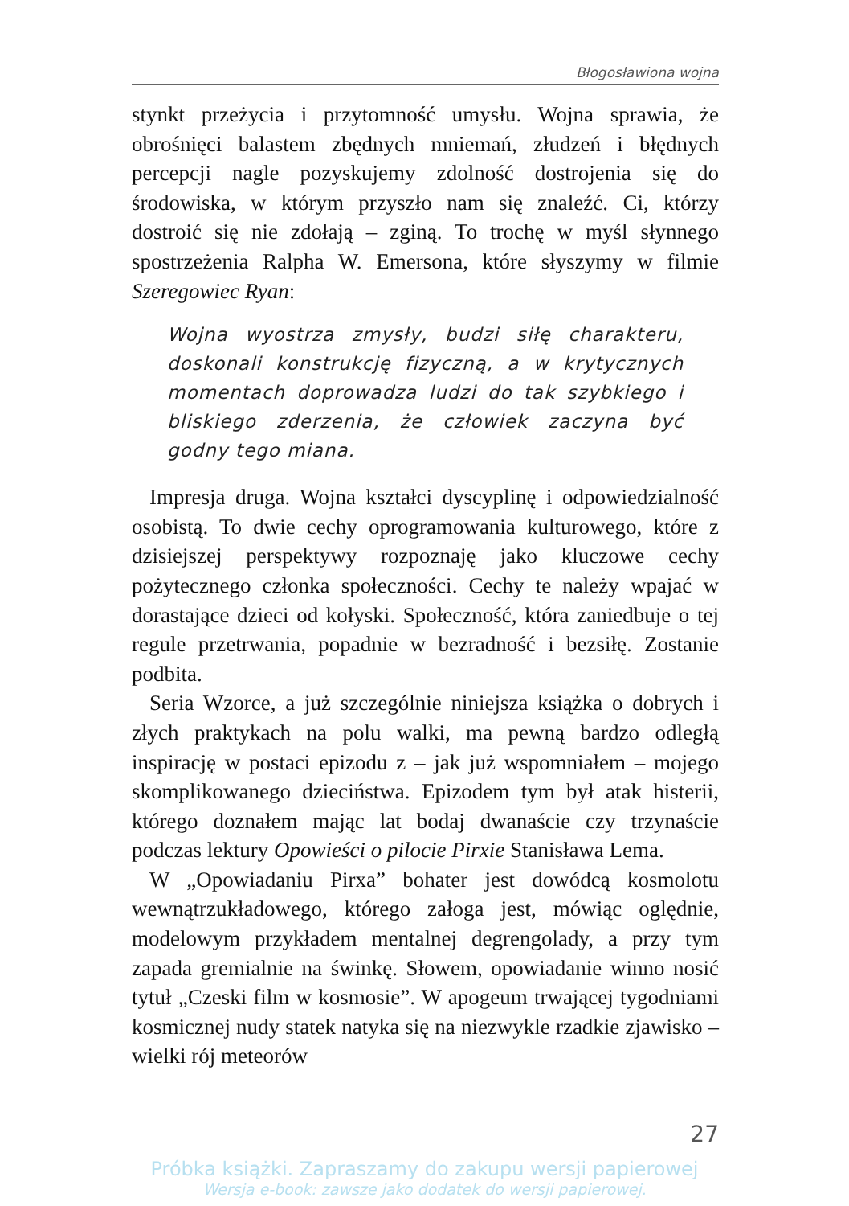Błogosławiona wojna
stynkt przeżycia i przytomność umysłu. Wojna sprawia, że obrośnięci balastem zbędnych mniemań, złudzeń i błędnych percepcji nagle pozyskujemy zdolność dostrojenia się do środowiska, w którym przyszło nam się znaleźć. Ci, którzy dostroić się nie zdołają – zginą. To trochę w myśl słynnego spostrzeżenia Ralpha W. Emersona, które słyszymy w filmie Szeregowiec Ryan:
Wojna wyostrza zmysły, budzi siłę charakteru, doskonali konstrukcję fizyczną, a w krytycznych momentach doprowadza ludzi do tak szybkiego i bliskiego zderzenia, że człowiek zaczyna być godny tego miana.
Impresja druga. Wojna kształci dyscyplinę i odpowiedzialność osobistą. To dwie cechy oprogramowania kulturowego, które z dzisiejszej perspektywy rozpoznaję jako kluczowe cechy pożytecznego członka społeczności. Cechy te należy wpajać w dorastające dzieci od kołyski. Społeczność, która zaniedbuje o tej regule przetrwania, popadnie w bezradność i bezsiłę. Zostanie podbita.
Seria Wzorce, a już szczególnie niniejsza książka o dobrych i złych praktykach na polu walki, ma pewną bardzo odległą inspirację w postaci epizodu z – jak już wspomniałem – mojego skomplikowanego dzieciństwa. Epizodem tym był atak histerii, którego doznałem mając lat bodaj dwanaście czy trzynaście podczas lektury Opowieści o pilocie Pirxie Stanisława Lema.
W „Opowiadaniu Pirxa” bohater jest dowódcą kosmolotu wewnątrzukładowego, którego załoga jest, mówiąc oględnie, modelowym przykładem mentalnej degrengolady, a przy tym zapada gremialnie na świnkę. Słowem, opowiadanie winno nosić tytuł „Czeski film w kosmosie”. W apogeum trwającej tygodniami kosmicznej nudy statek natyka się na niezwykle rzadkie zjawisko – wielki rój meteorów
27
Próbka książki. Zapraszamy do zakupu wersji papierowej
Wersja e-book: zawsze jako dodatek do wersji papierowej.